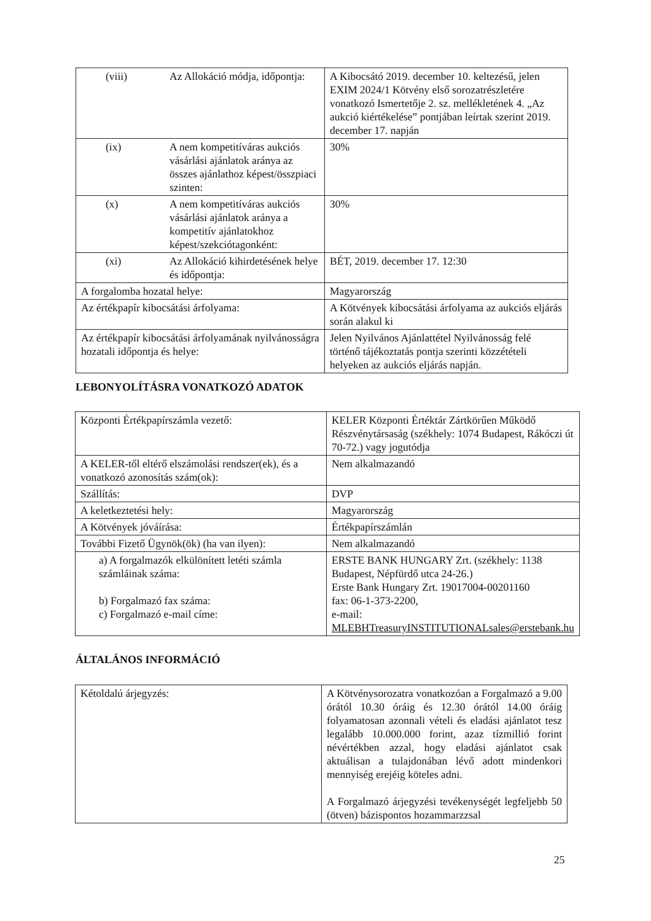| (viii) Az Allokáció módja, időpontja: | A Kibocsátó 2019. december 10. keltezésű, jelen EXIM 2024/1 Kötvény első sorozatrészletére vonatkozó Ismertetője 2. sz. mellékletének 4. „Az aukció kiértékelése” pontjában leírtak szerint 2019. december 17. napján |
| (ix) A nem kompetitíváras aukciós vásárlási ajánlatok aránya az összes ajánlathoz képest/összpiaci szinten: | 30% |
| (x) A nem kompetitíváras aukciós vásárlási ajánlatok aránya a kompetitív ajánlatokhoz képest/szekciótagonként: | 30% |
| (xi) Az Allokáció kihirdetésének helye és időpontja: | BÉT, 2019. december 17. 12:30 |
| A forgalomba hozatal helye: | Magyarország |
| Az értékpapír kibocsátási árfolyama: | A Kötvények kibocsátási árfolyama az aukciós eljárás során alakul ki |
| Az értékpapír kibocsátási árfolyamának nyilvánosságra hozatali időpontja és helye: | Jelen Nyilvános Ajánlattétel Nyilvánosság felé történő tájékoztatás pontja szerinti közzétételi helyeken az aukciós eljárás napján. |
LEBONYOLÍTÁSRA VONATKOZÓ ADATOK
| Központi Értékpapírszámla vezető: | KELER Központi Értéktár Zártkörűen Működő Részvénytársaság (székhely: 1074 Budapest, Rákóczi út 70-72.) vagy jogutódja |
| A KELER-től eltérő elszámolási rendszer(ek), és a vonatkozó azonosítás szám(ok): | Nem alkalmazandó |
| Szállítás: | DVP |
| A keletkeztetési hely: | Magyarország |
| A Kötvények jóváírása: | Értékpapírszámlán |
| További Fizető Ügynök(ök) (ha van ilyen): | Nem alkalmazandó |
| a) A forgalmazók elkülönített letéti számla számláinak száma: b) Forgalmazó fax száma: c) Forgalmazó e-mail címe: | ERSTE BANK HUNGARY Zrt. (székhely: 1138 Budapest, Népfürdő utca 24-26.) Erste Bank Hungary Zrt. 19017004-00201160 fax: 06-1-373-2200, e-mail: MLEBHTreasuryINSTITUTIONALsales@erstebank.hu |
ÁLTALÁNOS INFORMÁCIÓ
| Kétoldalú árjegyzés: | A Kötvénysorozatra vonatkozóan a Forgalmazó a 9.00 órától 10.30 óráig és 12.30 órától 14.00 óráig folyamatosan azonnali vételi és eladási ajánlatot tesz legalább 10.000.000 forint, azaz tízmillió forint névértékben azzal, hogy eladási ajánlatot csak aktuálisan a tulajdonában lévő adott mindenkori mennyiség erejéig köteles adni. A Forgalmazó árjegyzési tevékenységét legfeljebb 50 (ötven) bázispontos hozammarzzsal |
25